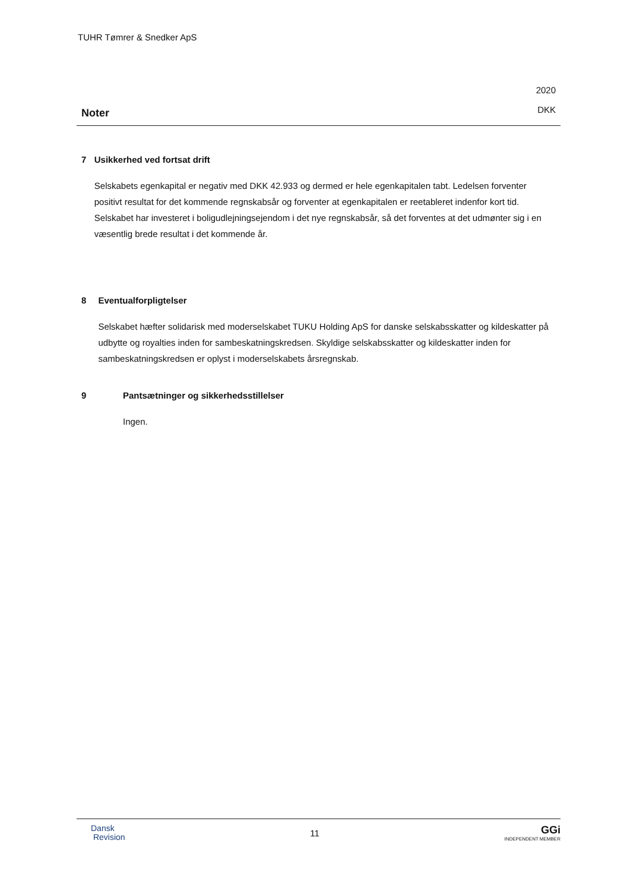TUHR Tømrer & Snedker ApS
Noter
2020
DKK
7 Usikkerhed ved fortsat drift
Selskabets egenkapital er negativ med DKK 42.933 og dermed er hele egenkapitalen tabt. Ledelsen forventer positivt resultat for det kommende regnskabsår og forventer at egenkapitalen er reetableret indenfor kort tid. Selskabet har investeret i boligudlejningsejendom i det nye regnskabsår, så det forventes at det udmønter sig i en væsentlig brede resultat i det kommende år.
8 Eventualforpligtelser
Selskabet hæfter solidarisk med moderselskabet TUKU Holding ApS for danske selskabsskatter og kildeskatter på udbytte og royalties inden for sambeskatningskredsen. Skyldige selskabsskatter og kildeskatter inden for sambeskatningskredsen er oplyst i moderselskabets årsregnskab.
9 Pantsætninger og sikkerhedsstillelser
Ingen.
Dansk
Revision
11
GGi
INDEPENDENT MEMBER